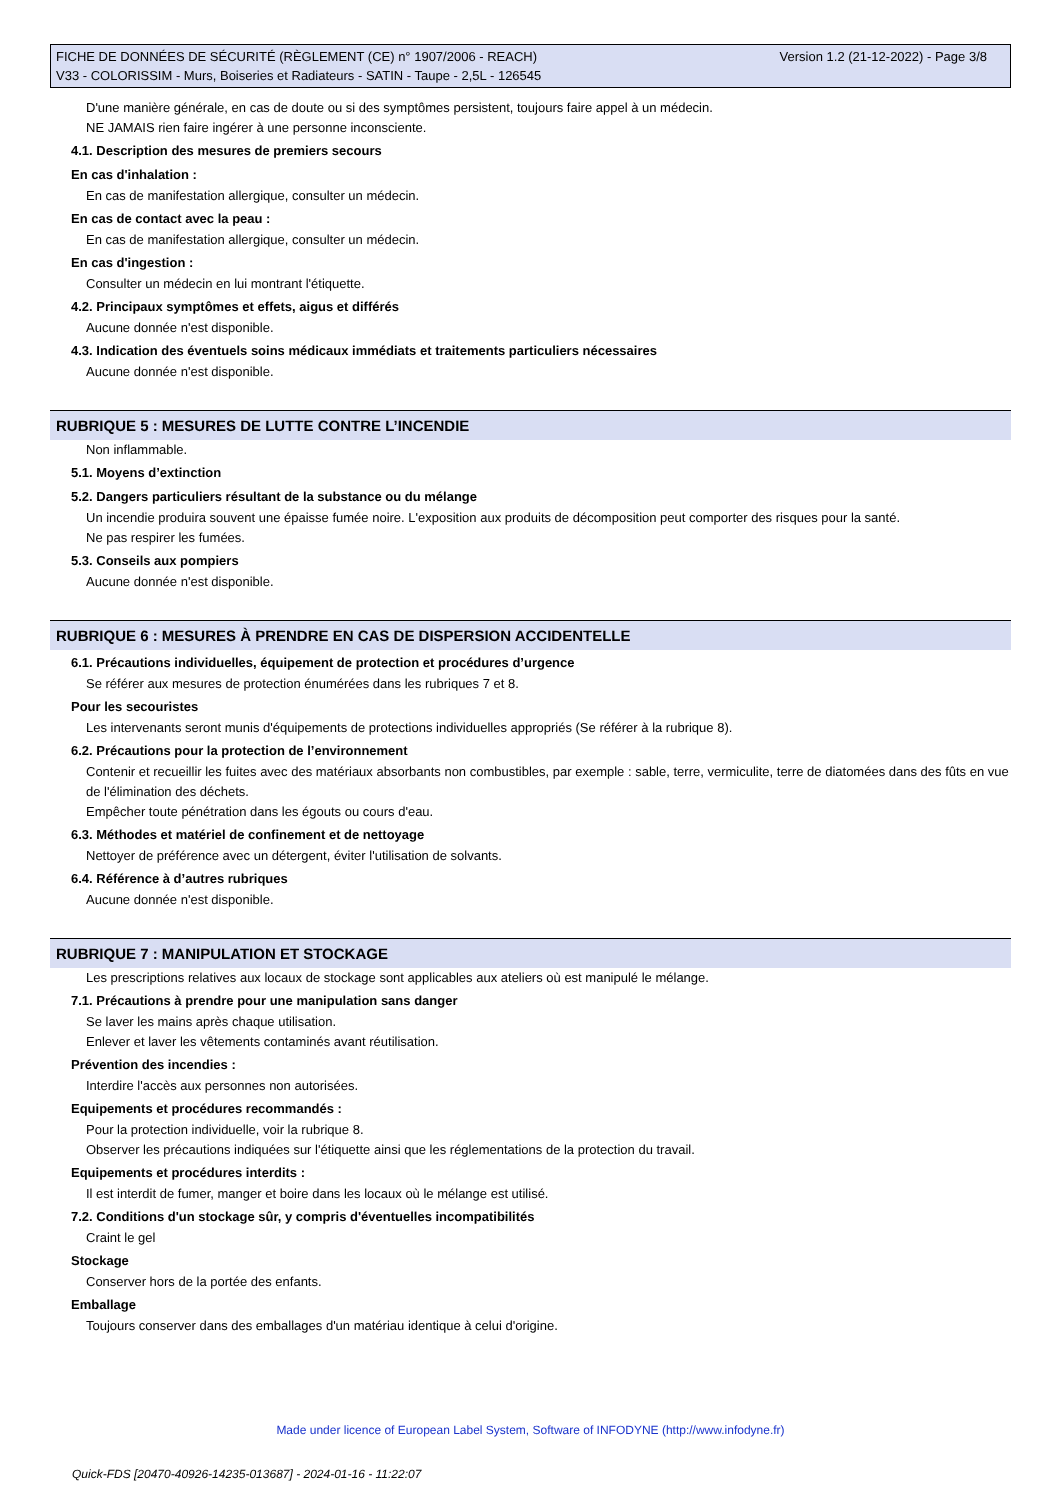FICHE DE DONNÉES DE SÉCURITÉ (RÈGLEMENT (CE) n° 1907/2006 - REACH)
V33 - COLORISSIM - Murs, Boiseries et Radiateurs - SATIN - Taupe - 2,5L - 126545
Version 1.2 (21-12-2022) - Page 3/8
D'une manière générale, en cas de doute ou si des symptômes persistent, toujours faire appel à un médecin.
NE JAMAIS rien faire ingérer à une personne inconsciente.
4.1. Description des mesures de premiers secours
En cas d'inhalation :
En cas de manifestation allergique, consulter un médecin.
En cas de contact avec la peau :
En cas de manifestation allergique, consulter un médecin.
En cas d'ingestion :
Consulter un médecin en lui montrant l'étiquette.
4.2. Principaux symptômes et effets, aigus et différés
Aucune donnée n'est disponible.
4.3. Indication des éventuels soins médicaux immédiats et traitements particuliers nécessaires
Aucune donnée n'est disponible.
RUBRIQUE 5 : MESURES DE LUTTE CONTRE L’INCENDIE
Non inflammable.
5.1. Moyens d’extinction
5.2. Dangers particuliers résultant de la substance ou du mélange
Un incendie produira souvent une épaisse fumée noire. L'exposition aux produits de décomposition peut comporter des risques pour la santé.
Ne pas respirer les fumées.
5.3. Conseils aux pompiers
Aucune donnée n'est disponible.
RUBRIQUE 6 : MESURES À PRENDRE EN CAS DE DISPERSION ACCIDENTELLE
6.1. Précautions individuelles, équipement de protection et procédures d’urgence
Se référer aux mesures de protection énumérées dans les rubriques 7 et 8.
Pour les secouristes
Les intervenants seront munis d'équipements de protections individuelles appropriés (Se référer à la rubrique 8).
6.2. Précautions pour la protection de l’environnement
Contenir et recueillir les fuites avec des matériaux absorbants non combustibles, par exemple : sable, terre, vermiculite, terre de diatomées dans des fûts en vue de l'élimination des déchets.
Empêcher toute pénétration dans les égouts ou cours d'eau.
6.3. Méthodes et matériel de confinement et de nettoyage
Nettoyer de préférence avec un détergent, éviter l'utilisation de solvants.
6.4. Référence à d’autres rubriques
Aucune donnée n'est disponible.
RUBRIQUE 7 : MANIPULATION ET STOCKAGE
Les prescriptions relatives aux locaux de stockage sont applicables aux ateliers où est manipulé le mélange.
7.1. Précautions à prendre pour une manipulation sans danger
Se laver les mains après chaque utilisation.
Enlever et laver les vêtements contaminés avant réutilisation.
Prévention des incendies :
Interdire l'accès aux personnes non autorisées.
Equipements et procédures recommandés :
Pour la protection individuelle, voir la rubrique 8.
Observer les précautions indiquées sur l'étiquette ainsi que les réglementations de la protection du travail.
Equipements et procédures interdits :
Il est interdit de fumer, manger et boire dans les locaux où le mélange est utilisé.
7.2. Conditions d'un stockage sûr, y compris d'éventuelles incompatibilités
Craint le gel
Stockage
Conserver hors de la portée des enfants.
Emballage
Toujours conserver dans des emballages d'un matériau identique à celui d'origine.
Made under licence of European Label System, Software of INFODYNE (http://www.infodyne.fr)
Quick-FDS [20470-40926-14235-013687] - 2024-01-16 - 11:22:07